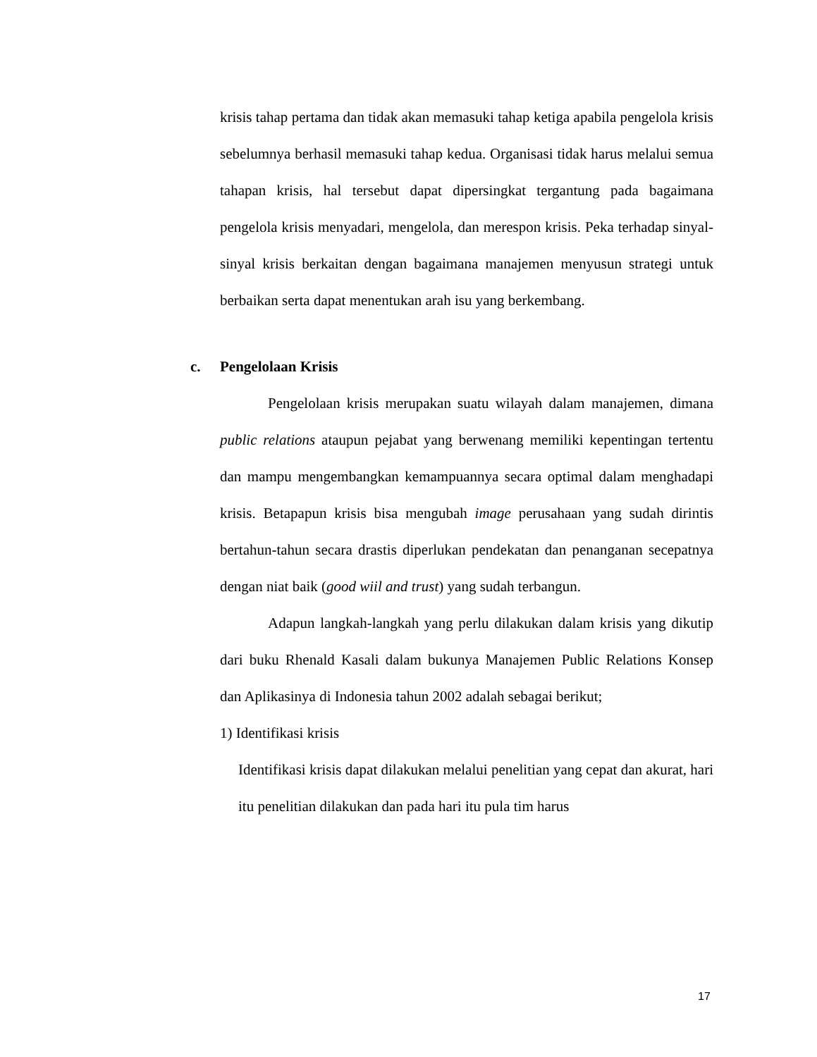krisis tahap pertama dan tidak akan memasuki tahap ketiga apabila pengelola krisis sebelumnya berhasil memasuki tahap kedua. Organisasi tidak harus melalui semua tahapan krisis, hal tersebut dapat dipersingkat tergantung pada bagaimana pengelola krisis menyadari, mengelola, dan merespon krisis. Peka terhadap sinyal-sinyal krisis berkaitan dengan bagaimana manajemen menyusun strategi untuk berbaikan serta dapat menentukan arah isu yang berkembang.
c. Pengelolaan Krisis
Pengelolaan krisis merupakan suatu wilayah dalam manajemen, dimana public relations ataupun pejabat yang berwenang memiliki kepentingan tertentu dan mampu mengembangkan kemampuannya secara optimal dalam menghadapi krisis. Betapapun krisis bisa mengubah image perusahaan yang sudah dirintis bertahun-tahun secara drastis diperlukan pendekatan dan penanganan secepatnya dengan niat baik (good wiil and trust) yang sudah terbangun.
Adapun langkah-langkah yang perlu dilakukan dalam krisis yang dikutip dari buku Rhenald Kasali dalam bukunya Manajemen Public Relations Konsep dan Aplikasinya di Indonesia tahun 2002 adalah sebagai berikut;
1) Identifikasi krisis
Identifikasi krisis dapat dilakukan melalui penelitian yang cepat dan akurat, hari itu penelitian dilakukan dan pada hari itu pula tim harus
17